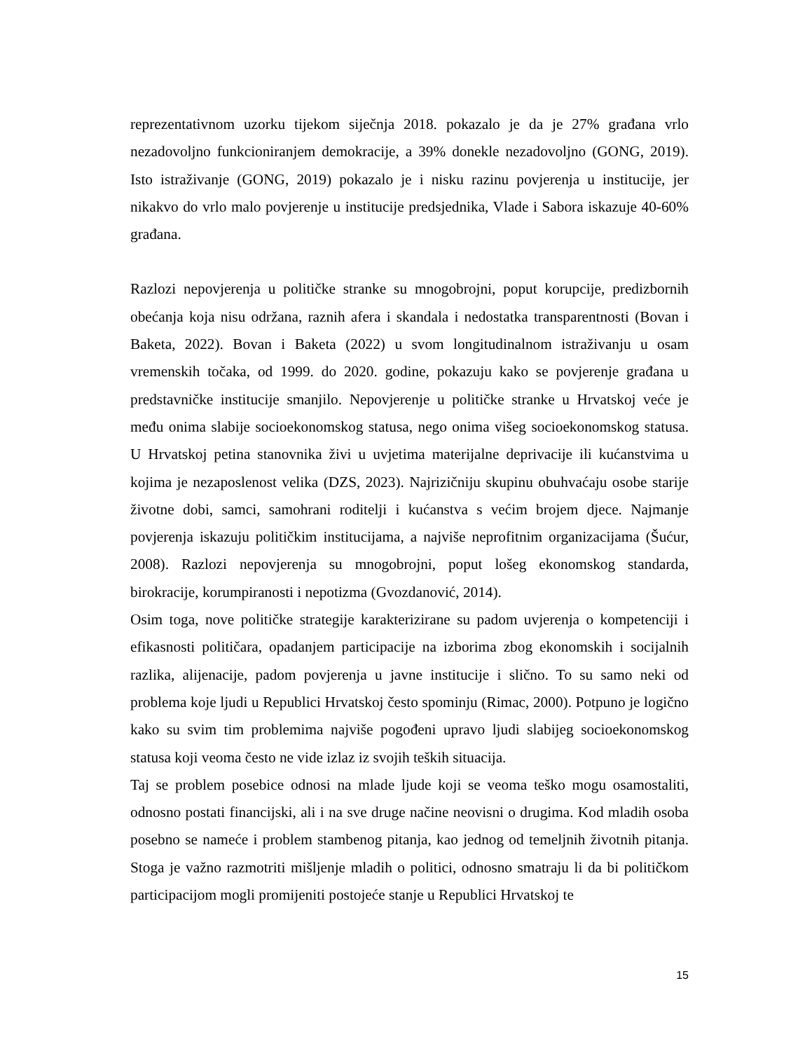reprezentativnom uzorku tijekom siječnja 2018. pokazalo je da je 27% građana vrlo nezadovoljno funkcioniranjem demokracije, a 39% donekle nezadovoljno (GONG, 2019). Isto istraživanje (GONG, 2019) pokazalo je i nisku razinu povjerenja u institucije, jer nikakvo do vrlo malo povjerenje u institucije predsjednika, Vlade i Sabora iskazuje 40-60% građana.
Razlozi nepovjerenja u političke stranke su mnogobrojni, poput korupcije, predizbornih obećanja koja nisu održana, raznih afera i skandala i nedostatka transparentnosti (Bovan i Baketa, 2022). Bovan i Baketa (2022) u svom longitudinalnom istraživanju u osam vremenskih točaka, od 1999. do 2020. godine, pokazuju kako se povjerenje građana u predstavničke institucije smanjilo. Nepovjerenje u političke stranke u Hrvatskoj veće je među onima slabije socioekonomskog statusa, nego onima višeg socioekonomskog statusa. U Hrvatskoj petina stanovnika živi u uvjetima materijalne deprivacije ili kućanstvima u kojima je nezaposlenost velika (DZS, 2023). Najrizičniju skupinu obuhvaćaju osobe starije životne dobi, samci, samohrani roditelji i kućanstva s većim brojem djece. Najmanje povjerenja iskazuju političkim institucijama, a najviše neprofitnim organizacijama (Šućur, 2008). Razlozi nepovjerenja su mnogobrojni, poput lošeg ekonomskog standarda, birokracije, korumpiranosti i nepotizma (Gvozdanović, 2014).
Osim toga, nove političke strategije karakterizirane su padom uvjerenja o kompetenciji i efikasnosti političara, opadanjem participacije na izborima zbog ekonomskih i socijalnih razlika, alijenacije, padom povjerenja u javne institucije i slično. To su samo neki od problema koje ljudi u Republici Hrvatskoj često spominju (Rimac, 2000). Potpuno je logično kako su svim tim problemima najviše pogođeni upravo ljudi slabijeg socioekonomskog statusa koji veoma često ne vide izlaz iz svojih teških situacija.
Taj se problem posebice odnosi na mlade ljude koji se veoma teško mogu osamostaliti, odnosno postati financijski, ali i na sve druge načine neovisni o drugima. Kod mladih osoba posebno se nameće i problem stambenog pitanja, kao jednog od temeljnih životnih pitanja. Stoga je važno razmotriti mišljenje mladih o politici, odnosno smatraju li da bi političkom participacijom mogli promijeniti postojeće stanje u Republici Hrvatskoj te
15